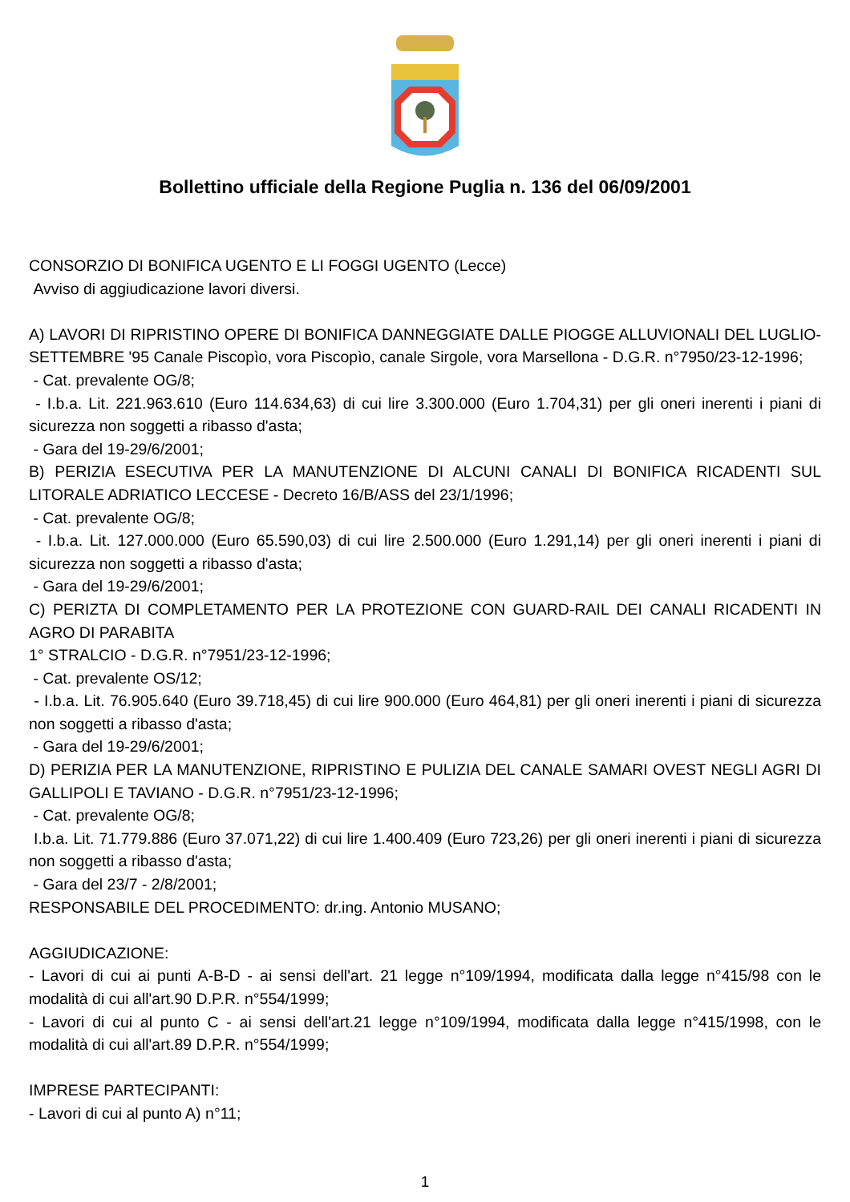Bollettino ufficiale della Regione Puglia n. 136 del 06/09/2001
CONSORZIO DI BONIFICA UGENTO E LI FOGGI UGENTO (Lecce)
Avviso di aggiudicazione lavori diversi.
A) LAVORI DI RIPRISTINO OPERE DI BONIFICA DANNEGGIATE DALLE PIOGGE ALLUVIONALI DEL LUGLIO-SETTEMBRE '95 Canale Piscopìo, vora Piscopìo, canale Sirgole, vora Marsellona - D.G.R. n°7950/23-12-1996;
- Cat. prevalente OG/8;
- I.b.a. Lit. 221.963.610 (Euro 114.634,63) di cui lire 3.300.000 (Euro 1.704,31) per gli oneri inerenti i piani di sicurezza non soggetti a ribasso d'asta;
- Gara del 19-29/6/2001;
B) PERIZIA ESECUTIVA PER LA MANUTENZIONE DI ALCUNI CANALI DI BONIFICA RICADENTI SUL LITORALE ADRIATICO LECCESE - Decreto 16/B/ASS del 23/1/1996;
- Cat. prevalente OG/8;
- I.b.a. Lit. 127.000.000 (Euro 65.590,03) di cui lire 2.500.000 (Euro 1.291,14) per gli oneri inerenti i piani di sicurezza non soggetti a ribasso d'asta;
- Gara del 19-29/6/2001;
C) PERIZTA DI COMPLETAMENTO PER LA PROTEZIONE CON GUARD-RAIL DEI CANALI RICADENTI IN AGRO DI PARABITA
1° STRALCIO - D.G.R. n°7951/23-12-1996;
- Cat. prevalente OS/12;
- I.b.a. Lit. 76.905.640 (Euro 39.718,45) di cui lire 900.000 (Euro 464,81) per gli oneri inerenti i piani di sicurezza non soggetti a ribasso d'asta;
- Gara del 19-29/6/2001;
D) PERIZIA PER LA MANUTENZIONE, RIPRISTINO E PULIZIA DEL CANALE SAMARI OVEST NEGLI AGRI DI GALLIPOLI E TAVIANO - D.G.R. n°7951/23-12-1996;
- Cat. prevalente OG/8;
I.b.a. Lit. 71.779.886 (Euro 37.071,22) di cui lire 1.400.409 (Euro 723,26) per gli oneri inerenti i piani di sicurezza non soggetti a ribasso d'asta;
- Gara del 23/7 - 2/8/2001;
RESPONSABILE DEL PROCEDIMENTO: dr.ing. Antonio MUSANO;
AGGIUDICAZIONE:
- Lavori di cui ai punti A-B-D - ai sensi dell'art. 21 legge n°109/1994, modificata dalla legge n°415/98 con le modalità di cui all'art.90 D.P.R. n°554/1999;
- Lavori di cui al punto C - ai sensi dell'art.21 legge n°109/1994, modificata dalla legge n°415/1998, con le modalità di cui all'art.89 D.P.R. n°554/1999;
IMPRESE PARTECIPANTI:
- Lavori di cui al punto A) n°11;
1